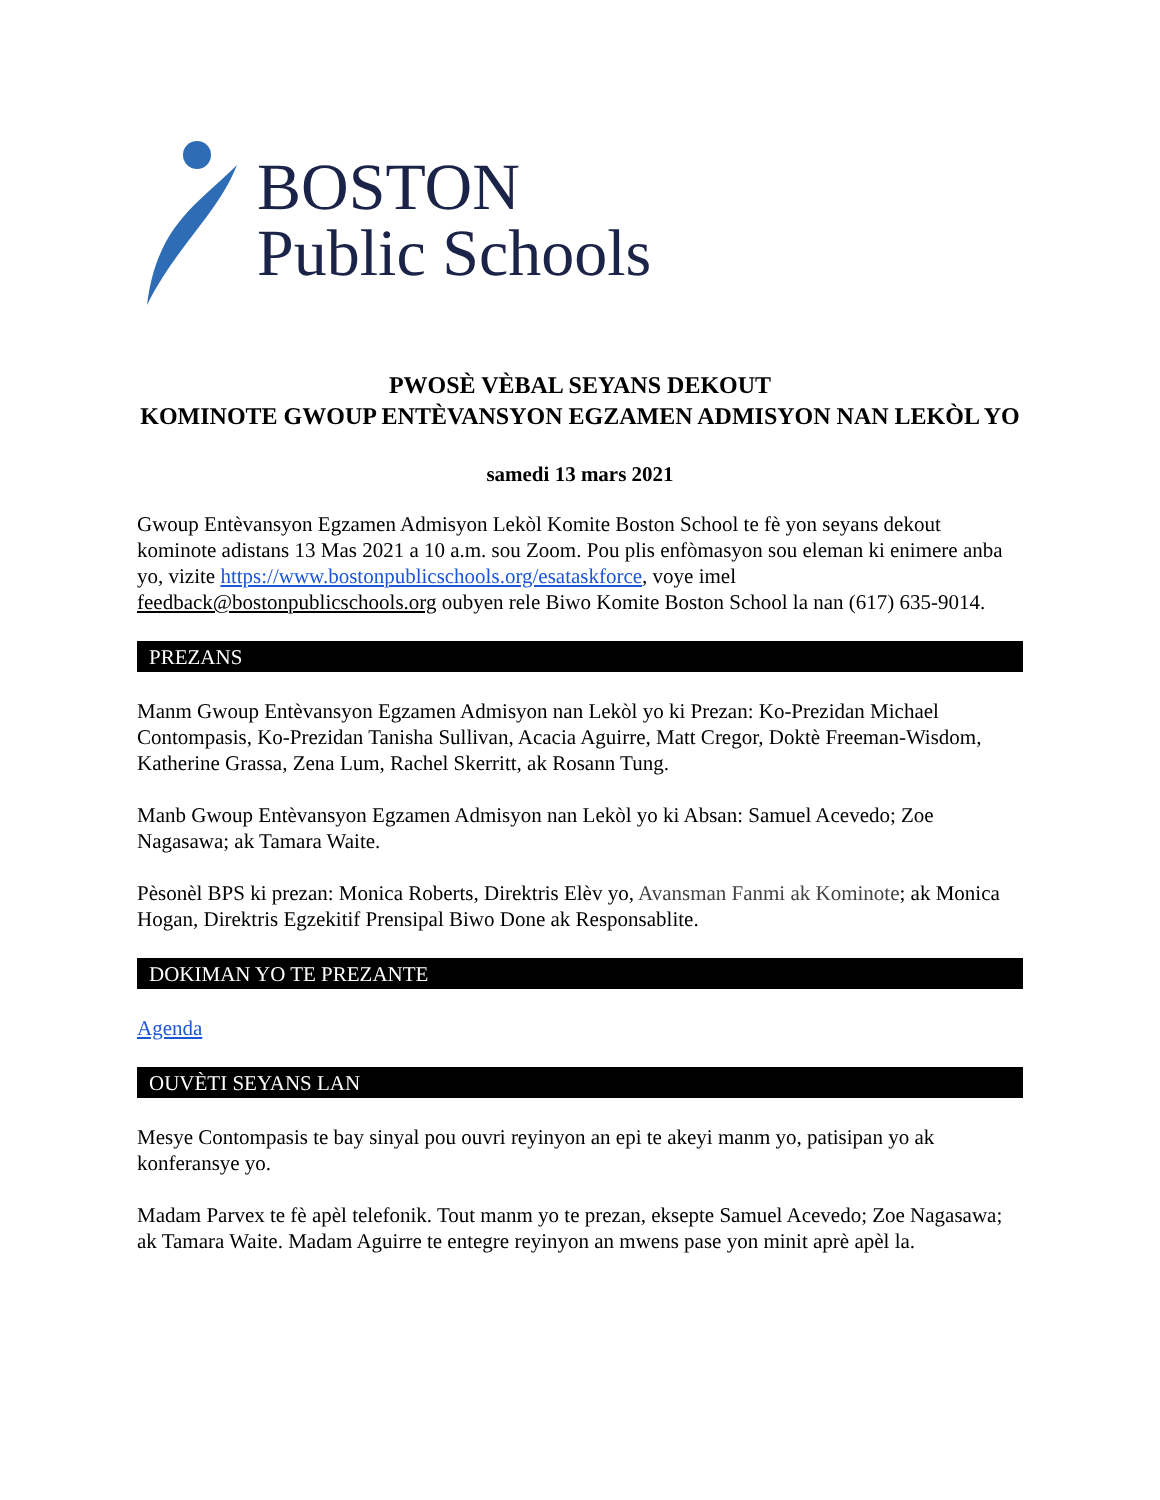BOSTON
Public Schools
PWOSÈ VÈBAL SEYANS DEKOUT
KOMINOTE GWOUP ENTÈVANSYON EGZAMEN ADMISYON NAN LEKÒL YO
samedi 13 mars 2021
Gwoup Entèvansyon Egzamen Admisyon Lekòl Komite Boston School te fè yon seyans dekout kominote adistans 13 Mas 2021 a 10 a.m. sou Zoom. Pou plis enfòmasyon sou eleman ki enimere anba yo, vizite https://www.bostonpublicschools.org/esataskforce, voye imel feedback@bostonpublicschools.org oubyen rele Biwo Komite Boston School la nan (617) 635-9014.
PREZANS
Manm Gwoup Entèvansyon Egzamen Admisyon nan Lekòl yo ki Prezan: Ko-Prezidan Michael Contompasis, Ko-Prezidan Tanisha Sullivan, Acacia Aguirre, Matt Cregor, Doktè Freeman-Wisdom, Katherine Grassa, Zena Lum, Rachel Skerritt, ak Rosann Tung.
Manb Gwoup Entèvansyon Egzamen Admisyon nan Lekòl yo ki Absan: Samuel Acevedo; Zoe Nagasawa; ak Tamara Waite.
Pèsonèl BPS ki prezan: Monica Roberts, Direktris Elèv yo, Avansman Fanmi ak Kominote; ak Monica Hogan, Direktris Egzekitif Prensipal Biwo Done ak Responsablite.
DOKIMAN YO TE PREZANTE
Agenda
OUVÈTI SEYANS LAN
Mesye Contompasis te bay sinyal pou ouvri reyinyon an epi te akeyi manm yo, patisipan yo ak konferansye yo.
Madam Parvex te fè apèl telefonik. Tout manm yo te prezan, eksepte Samuel Acevedo; Zoe Nagasawa; ak Tamara Waite. Madam Aguirre te entegre reyinyon an mwens pase yon minit aprè apèl la.